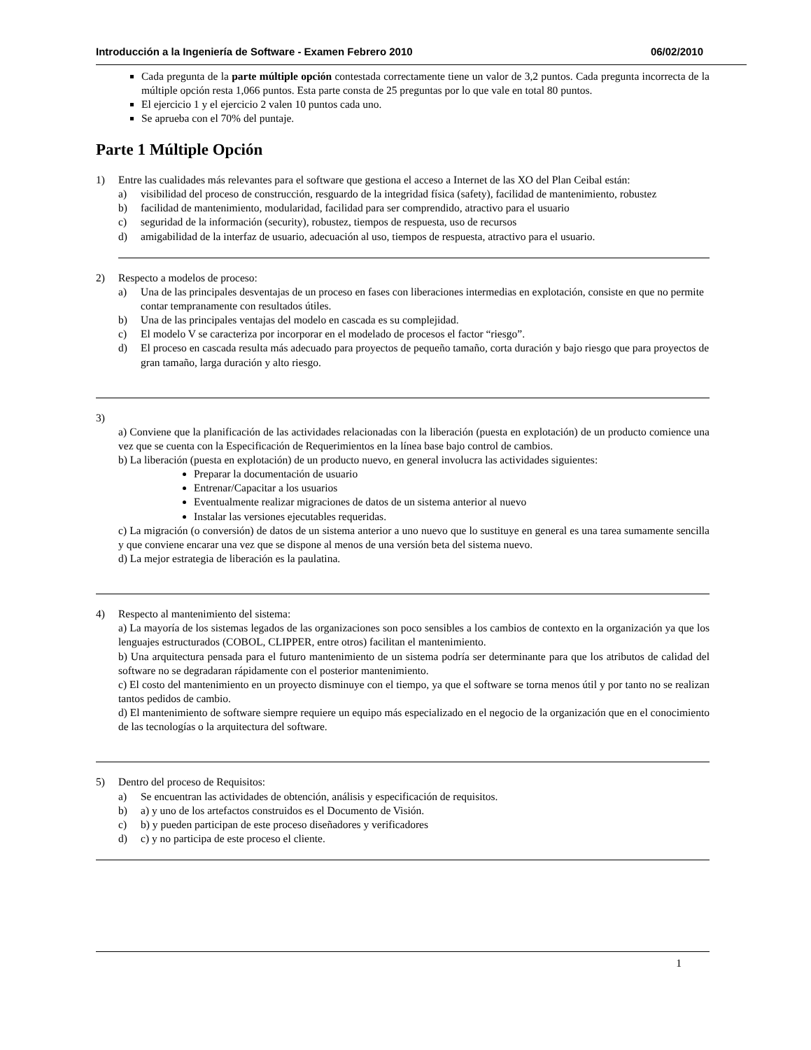Introducción a la Ingeniería de Software - Examen Febrero 2010 06/02/2010
Cada pregunta de la parte múltiple opción contestada correctamente tiene un valor de 3,2 puntos. Cada pregunta incorrecta de la múltiple opción resta 1,066 puntos. Esta parte consta de 25 preguntas por lo que vale en total 80 puntos.
El ejercicio 1 y el ejercicio 2 valen 10 puntos cada uno.
Se aprueba con el 70% del puntaje.
Parte 1 Múltiple Opción
1) Entre las cualidades más relevantes para el software que gestiona el acceso a Internet de las XO del Plan Ceibal están:
a) visibilidad del proceso de construcción, resguardo de la integridad física (safety), facilidad de mantenimiento, robustez
b) facilidad de mantenimiento, modularidad, facilidad para ser comprendido, atractivo para el usuario
c) seguridad de la información (security), robustez, tiempos de respuesta, uso de recursos
d) amigabilidad de la interfaz de usuario, adecuación al uso, tiempos de respuesta, atractivo para el usuario.
2) Respecto a modelos de proceso:
a) Una de las principales desventajas de un proceso en fases con liberaciones intermedias en explotación, consiste en que no permite contar tempranamente con resultados útiles.
b) Una de las principales ventajas del modelo en cascada es su complejidad.
c) El modelo V se caracteriza por incorporar en el modelado de procesos el factor “riesgo”.
d) El proceso en cascada resulta más adecuado para proyectos de pequeño tamaño, corta duración y bajo riesgo que para proyectos de gran tamaño, larga duración y alto riesgo.
3)
a) Conviene que la planificación de las actividades relacionadas con la liberación (puesta en explotación) de un producto comience una vez que se cuenta con la Especificación de Requerimientos en la línea base bajo control de cambios.
b) La liberación (puesta en explotación) de un producto nuevo, en general involucra las actividades siguientes:
Preparar la documentación de usuario
Entrenar/Capacitar a los usuarios
Eventualmente realizar migraciones de datos de un sistema anterior al nuevo
Instalar las versiones ejecutables requeridas.
c) La migración (o conversión) de datos de un sistema anterior a uno nuevo que lo sustituye en general es una tarea sumamente sencilla y que conviene encarar una vez que se dispone al menos de una versión beta del sistema nuevo.
d) La mejor estrategia de liberación es la paulatina.
4) Respecto al mantenimiento del sistema:
a) La mayoría de los sistemas legados de las organizaciones son poco sensibles a los cambios de contexto en la organización ya que los lenguajes estructurados (COBOL, CLIPPER, entre otros) facilitan el mantenimiento.
b) Una arquitectura pensada para el futuro mantenimiento de un sistema podría ser determinante para que los atributos de calidad del software no se degradaran rápidamente con el posterior mantenimiento.
c) El costo del mantenimiento en un proyecto disminuye con el tiempo, ya que el software se torna menos útil y por tanto no se realizan tantos pedidos de cambio.
d) El mantenimiento de software siempre requiere un equipo más especializado en el negocio de la organización que en el conocimiento de las tecnologías o la arquitectura del software.
5) Dentro del proceso de Requisitos:
a) Se encuentran las actividades de obtención, análisis y especificación de requisitos.
b) a) y uno de los artefactos construidos es el Documento de Visión.
c) b) y pueden participan de este proceso diseñadores y verificadores
d) c) y no participa de este proceso el cliente.
1